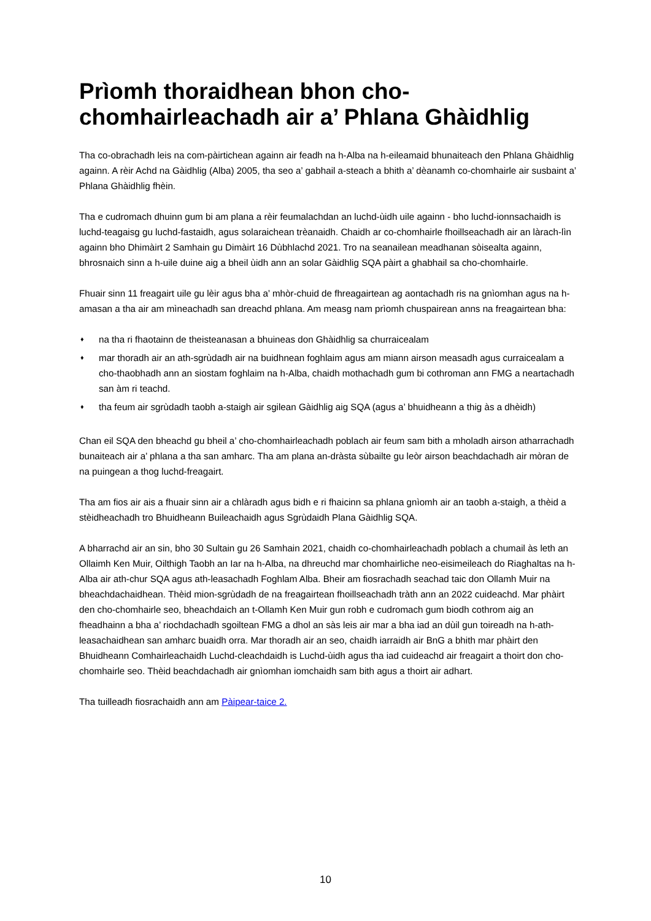Prìomh thoraidhean bhon cho-chomhairleachadh air a’ Phlana Ghàidhlig
Tha co-obrachadh leis na com-pàirtichean againn air feadh na h-Alba na h-eileamaid bhunaiteach den Phlana Ghàidhlig againn. A rèir Achd na Gàidhlig (Alba) 2005, tha seo a’ gabhail a-steach a bhith a’ dèanamh co-chomhairle air susbaint a’ Phlana Ghàidhlig fhèin.
Tha e cudromach dhuinn gum bi am plana a rèir feumalachdan an luchd-ùidh uile againn - bho luchd-ionnsachaidh is luchd-teagaisg gu luchd-fastaidh, agus solaraichean trèanaidh. Chaidh ar co-chomhairle fhoillseachadh air an làrach-lìn againn bho Dhimàirt 2 Samhain gu Dimàirt 16 Dùbhlachd 2021. Tro na seanailean meadhanan sòisealta againn, bhrosnaich sinn a h-uile duine aig a bheil ùidh ann an solar Gàidhlig SQA pàirt a ghabhail sa cho-chomhairle.
Fhuair sinn 11 freagairt uile gu lèir agus bha a’ mhòr-chuid de fhreagairtean ag aontachadh ris na gnìomhan agus na h-amasan a tha air am mìneachadh san dreachd phlana. Am measg nam prìomh chuspairean anns na freagairtean bha:
♦ na tha ri fhaotainn de theisteanasan a bhuineas don Ghàidhlig sa churraicealam
♦ mar thoradh air an ath-sgrùdadh air na buidhnean foghlaim agus am miann airson measadh agus curraicealam a cho-thaobhadh ann an siostam foghlaim na h-Alba, chaidh mothachadh gum bi cothroman ann FMG a neartachadh san àm ri teachd.
♦ tha feum air sgrùdadh taobh a-staigh air sgilean Gàidhlig aig SQA (agus a’ bhuidheann a thig às a dhèidh)
Chan eil SQA den bheachd gu bheil a’ cho-chomhairleachadh poblach air feum sam bith a mholadh airson atharrachadh bunaiteach air a’ phlana a tha san amharc. Tha am plana an-dràsta sùbailte gu leòr airson beachdachadh air mòran de na puingean a thog luchd-freagairt.
Tha am fios air ais a fhuair sinn air a chlàradh agus bidh e ri fhaicinn sa phlana gnìomh air an taobh a-staigh, a thèid a stèidheachadh tro Bhuidheann Buileachaidh agus Sgrùdaidh Plana Gàidhlig SQA.
A bharrachd air an sin, bho 30 Sultain gu 26 Samhain 2021, chaidh co-chomhairleachadh poblach a chumail às leth an Ollaimh Ken Muir, Oilthigh Taobh an Iar na h-Alba, na dhreuchd mar chomhairliche neo-eisimeileach do Riaghaltas na h-Alba air ath-chur SQA agus ath-leasachadh Foghlam Alba. Bheir am fiosrachadh seachad taic don Ollamh Muir na bheachdachaidhean. Thèid mion-sgrùdadh de na freagairtean fhoillseachadh tràth ann an 2022 cuideachd. Mar phàirt den cho-chomhairle seo, bheachdaich an t-Ollamh Ken Muir gun robh e cudromach gum biodh cothrom aig an fheadhainn a bha a’ riochdachadh sgoiltean FMG a dhol an sàs leis air mar a bha iad an dùil gun toireadh na h-ath-leasachaidhean san amharc buaidh orra. Mar thoradh air an seo, chaidh iarraidh air BnG a bhith mar phàirt den Bhuidheann Comhairleachaidh Luchd-cleachdaidh is Luchd-ùidh agus tha iad cuideachd air freagairt a thoirt don cho-chomhairle seo. Thèid beachdachadh air gnìomhan iomchaidh sam bith agus a thoirt air adhart.
Tha tuilleadh fiosrachaidh ann am Pàipear-taice 2.
10